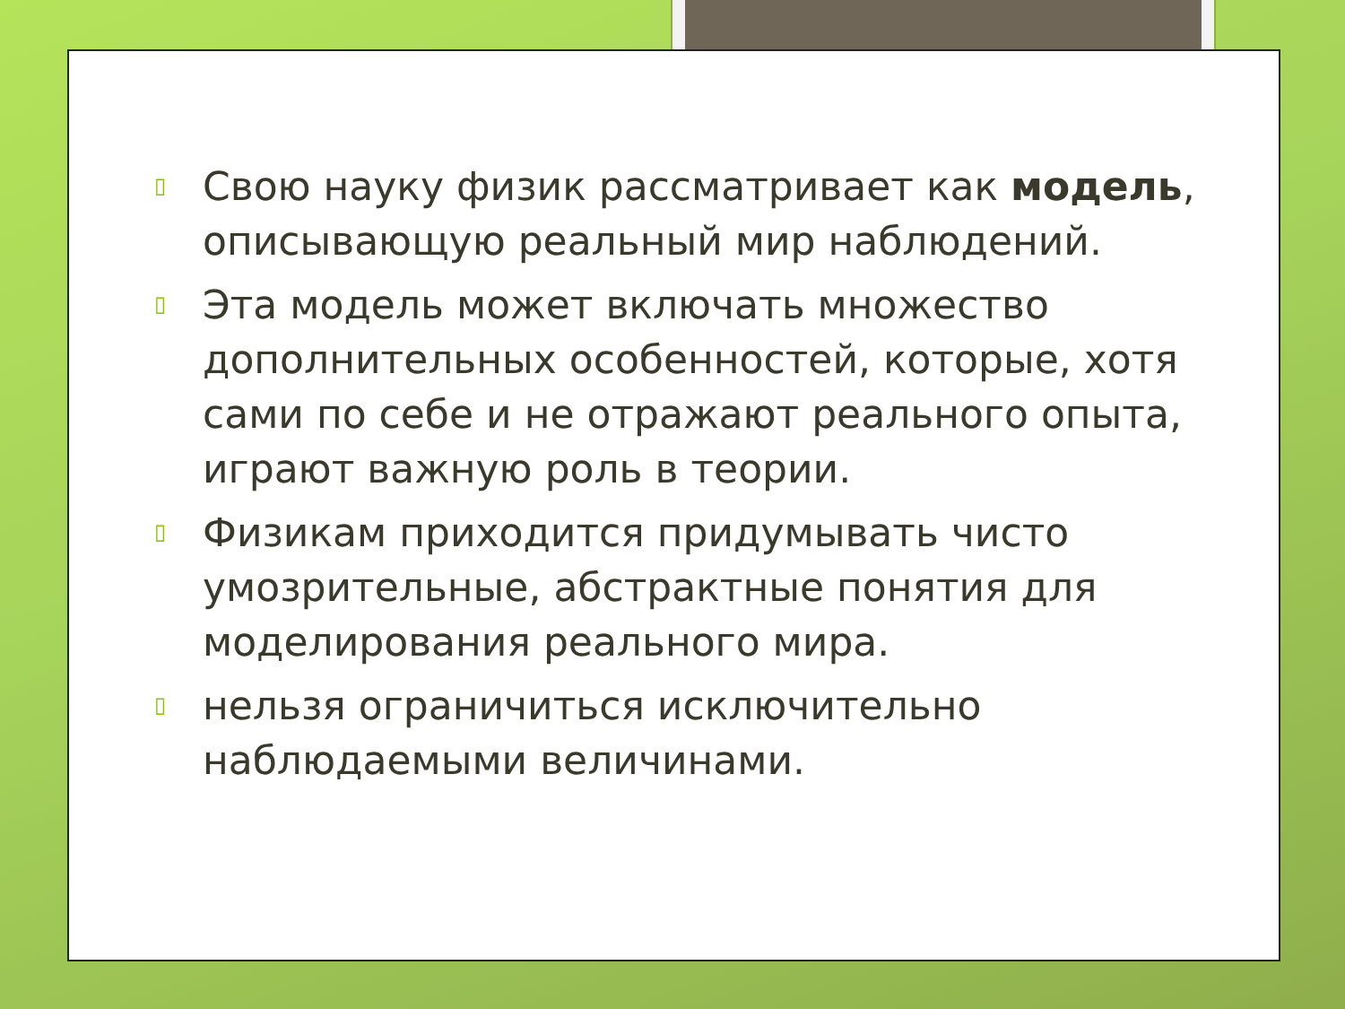▯ Свою науку физик рассматривает как модель, описывающую реальный мир наблюдений.
▯ Эта модель может включать множество дополнительных особенностей, которые, хотя сами по себе и не отражают реального опыта, играют важную роль в теории.
▯ Физикам приходится придумывать чисто умозрительные, абстрактные понятия для моделирования реального мира.
▯ нельзя ограничиться исключительно наблюдаемыми величинами.